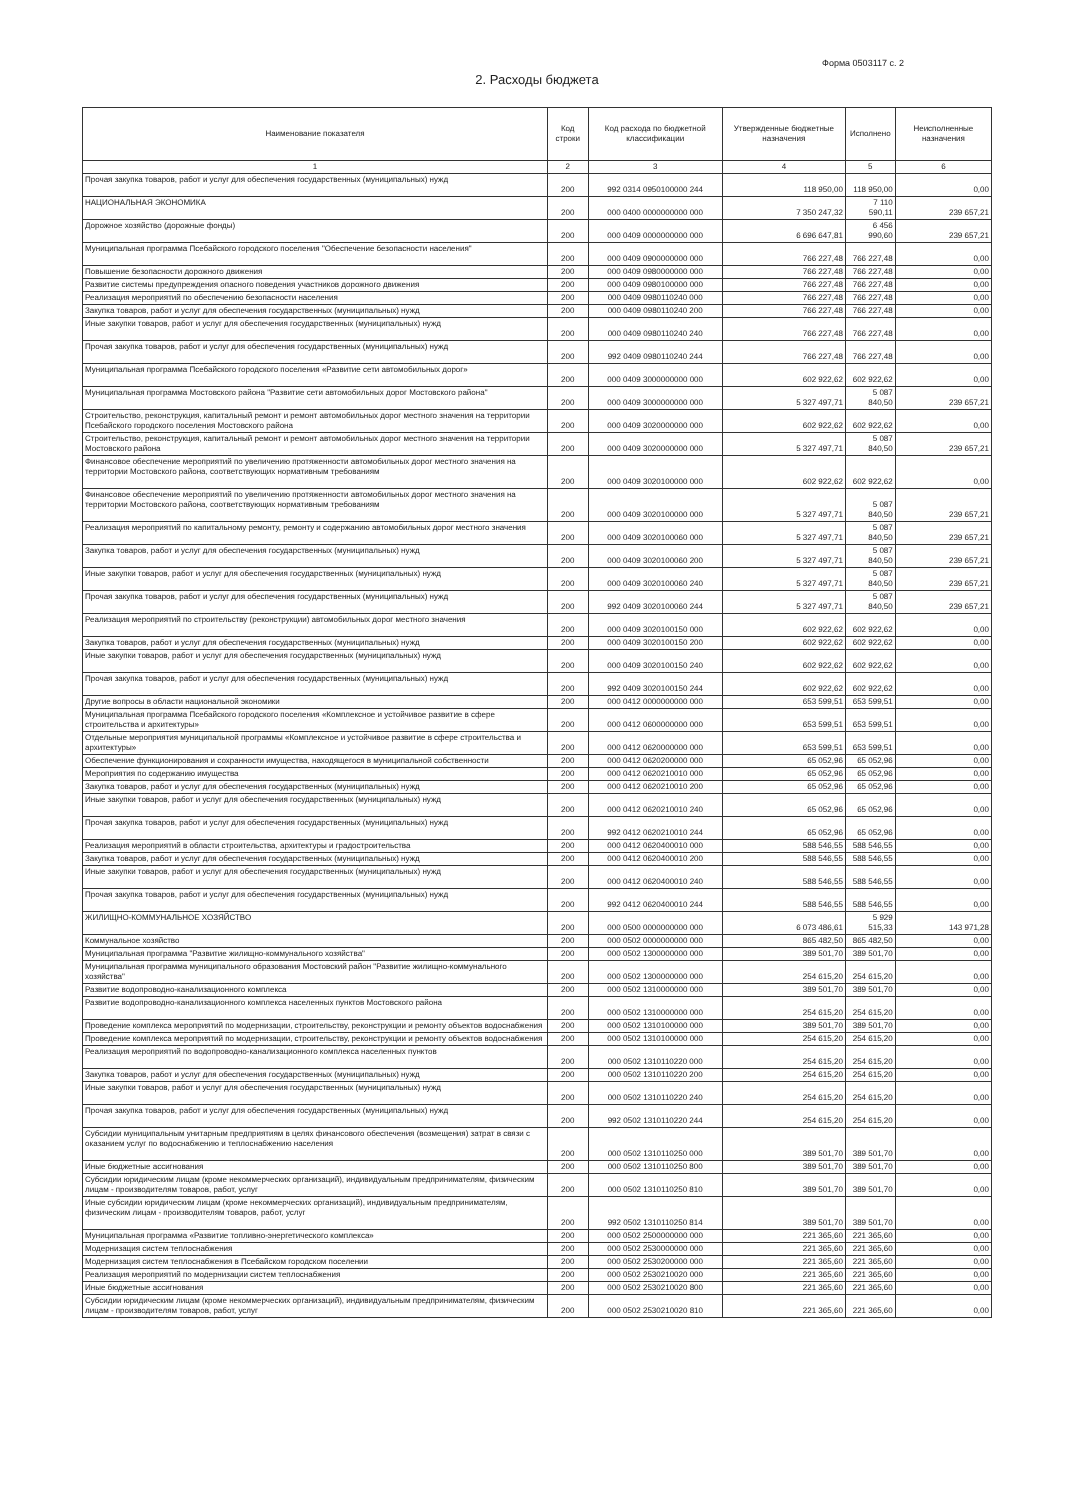Форма 0503117 с. 2
2. Расходы бюджета
| Наименование показателя | Код строки | Код расхода по бюджетной классификации | Утвержденные бюджетные назначения | Исполнено | Неисполненные назначения |
| --- | --- | --- | --- | --- | --- |
| 1 | 2 | 3 | 4 | 5 | 6 |
| Прочая закупка товаров, работ и услуг для обеспечения государственных (муниципальных) нужд | 200 | 992 0314 0950100000 244 | 118 950,00 | 118 950,00 | 0,00 |
| НАЦИОНАЛЬНАЯ ЭКОНОМИКА | 200 | 000 0400 0000000000 000 | 7 350 247,32 | 7 110 590,11 | 239 657,21 |
| Дорожное хозяйство (дорожные фонды) | 200 | 000 0409 0000000000 000 | 6 696 647,81 | 6 456 990,60 | 239 657,21 |
| Муниципальная программа Псебайского городского поселения "Обеспечение безопасности населения" | 200 | 000 0409 0900000000 000 | 766 227,48 | 766 227,48 | 0,00 |
| Повышение безопасности дорожного движения | 200 | 000 0409 0980000000 000 | 766 227,48 | 766 227,48 | 0,00 |
| Развитие системы предупреждения опасного поведения участников дорожного движения | 200 | 000 0409 0980100000 000 | 766 227,48 | 766 227,48 | 0,00 |
| Реализация мероприятий по обеспечению безопасности населения | 200 | 000 0409 0980110240 000 | 766 227,48 | 766 227,48 | 0,00 |
| Закупка товаров, работ и услуг для обеспечения государственных (муниципальных) нужд | 200 | 000 0409 0980110240 200 | 766 227,48 | 766 227,48 | 0,00 |
| Иные закупки товаров, работ и услуг для обеспечения государственных (муниципальных) нужд | 200 | 000 0409 0980110240 240 | 766 227,48 | 766 227,48 | 0,00 |
| Прочая закупка товаров, работ и услуг для обеспечения государственных (муниципальных) нужд | 200 | 992 0409 0980110240 244 | 766 227,48 | 766 227,48 | 0,00 |
| Муниципальная программа Псебайского городского поселения «Развитие сети автомобильных дорог» | 200 | 000 0409 3000000000 000 | 602 922,62 | 602 922,62 | 0,00 |
| Муниципальная программа Мостовского района "Развитие сети автомобильных дорог Мостовского района" | 200 | 000 0409 3000000000 000 | 5 327 497,71 | 5 087 840,50 | 239 657,21 |
| Строительство, реконструкция, капитальный ремонт и ремонт автомобильных дорог местного значения на территории Псебайского городского поселения Мостовского района | 200 | 000 0409 3020000000 000 | 602 922,62 | 602 922,62 | 0,00 |
| Строительство, реконструкция, капитальный ремонт и ремонт автомобильных дорог местного значения на территории Мостовского района | 200 | 000 0409 3020000000 000 | 5 327 497,71 | 5 087 840,50 | 239 657,21 |
| Финансовое обеспечение мероприятий по увеличению протяженности автомобильных дорог местного значения на территории Мостовского района, соответствующих нормативным требованиям | 200 | 000 0409 3020100000 000 | 602 922,62 | 602 922,62 | 0,00 |
| Финансовое обеспечение мероприятий по увеличению протяженности автомобильных дорог местного значения на территории Мостовского района, соответствующих нормативным требованиям | 200 | 000 0409 3020100000 000 | 5 327 497,71 | 5 087 840,50 | 239 657,21 |
| Реализация мероприятий по капитальному ремонту, ремонту и содержанию автомобильных дорог местного значения | 200 | 000 0409 3020100060 000 | 5 327 497,71 | 5 087 840,50 | 239 657,21 |
| Закупка товаров, работ и услуг для обеспечения государственных (муниципальных) нужд | 200 | 000 0409 3020100060 200 | 5 327 497,71 | 5 087 840,50 | 239 657,21 |
| Иные закупки товаров, работ и услуг для обеспечения государственных (муниципальных) нужд | 200 | 000 0409 3020100060 240 | 5 327 497,71 | 5 087 840,50 | 239 657,21 |
| Прочая закупка товаров, работ и услуг для обеспечения государственных (муниципальных) нужд | 200 | 992 0409 3020100060 244 | 5 327 497,71 | 5 087 840,50 | 239 657,21 |
| Реализация мероприятий по строительству (реконструкции) автомобильных дорог местного значения | 200 | 000 0409 3020100150 000 | 602 922,62 | 602 922,62 | 0,00 |
| Закупка товаров, работ и услуг для обеспечения государственных (муниципальных) нужд | 200 | 000 0409 3020100150 200 | 602 922,62 | 602 922,62 | 0,00 |
| Иные закупки товаров, работ и услуг для обеспечения государственных (муниципальных) нужд | 200 | 000 0409 3020100150 240 | 602 922,62 | 602 922,62 | 0,00 |
| Прочая закупка товаров, работ и услуг для обеспечения государственных (муниципальных) нужд | 200 | 992 0409 3020100150 244 | 602 922,62 | 602 922,62 | 0,00 |
| Другие вопросы в области национальной экономики | 200 | 000 0412 0000000000 000 | 653 599,51 | 653 599,51 | 0,00 |
| Муниципальная программа Псебайского городского поселения «Комплексное и устойчивое развитие в сфере строительства и архитектуры» | 200 | 000 0412 0600000000 000 | 653 599,51 | 653 599,51 | 0,00 |
| Отдельные мероприятия муниципальной программы «Комплексное и устойчивое развитие в сфере строительства и архитектуры» | 200 | 000 0412 0620000000 000 | 653 599,51 | 653 599,51 | 0,00 |
| Обеспечение функционирования и сохранности имущества, находящегося в муниципальной собственности | 200 | 000 0412 0620200000 000 | 65 052,96 | 65 052,96 | 0,00 |
| Мероприятия по содержанию имущества | 200 | 000 0412 0620210010 000 | 65 052,96 | 65 052,96 | 0,00 |
| Закупка товаров, работ и услуг для обеспечения государственных (муниципальных) нужд | 200 | 000 0412 0620210010 200 | 65 052,96 | 65 052,96 | 0,00 |
| Иные закупки товаров, работ и услуг для обеспечения государственных (муниципальных) нужд | 200 | 000 0412 0620210010 240 | 65 052,96 | 65 052,96 | 0,00 |
| Прочая закупка товаров, работ и услуг для обеспечения государственных (муниципальных) нужд | 200 | 992 0412 0620210010 244 | 65 052,96 | 65 052,96 | 0,00 |
| Реализация мероприятий в области строительства, архитектуры и градостроительства | 200 | 000 0412 0620400010 000 | 588 546,55 | 588 546,55 | 0,00 |
| Закупка товаров, работ и услуг для обеспечения государственных (муниципальных) нужд | 200 | 000 0412 0620400010 200 | 588 546,55 | 588 546,55 | 0,00 |
| Иные закупки товаров, работ и услуг для обеспечения государственных (муниципальных) нужд | 200 | 000 0412 0620400010 240 | 588 546,55 | 588 546,55 | 0,00 |
| Прочая закупка товаров, работ и услуг для обеспечения государственных (муниципальных) нужд | 200 | 992 0412 0620400010 244 | 588 546,55 | 588 546,55 | 0,00 |
| ЖИЛИЩНО-КОММУНАЛЬНОЕ ХОЗЯЙСТВО | 200 | 000 0500 0000000000 000 | 6 073 486,61 | 5 929 515,33 | 143 971,28 |
| Коммунальное хозяйство | 200 | 000 0502 0000000000 000 | 865 482,50 | 865 482,50 | 0,00 |
| Муниципальная программа "Развитие жилищно-коммунального хозяйства" | 200 | 000 0502 1300000000 000 | 389 501,70 | 389 501,70 | 0,00 |
| Муниципальная программа муниципального образования Мостовский район "Развитие жилищно-коммунального хозяйства" | 200 | 000 0502 1300000000 000 | 254 615,20 | 254 615,20 | 0,00 |
| Развитие водопроводно-канализационного комплекса | 200 | 000 0502 1310000000 000 | 389 501,70 | 389 501,70 | 0,00 |
| Развитие водопроводно-канализационного комплекса населенных пунктов Мостовского района | 200 | 000 0502 1310000000 000 | 254 615,20 | 254 615,20 | 0,00 |
| Проведение комплекса мероприятий по модернизации, строительству, реконструкции и ремонту объектов водоснабжения | 200 | 000 0502 1310100000 000 | 389 501,70 | 389 501,70 | 0,00 |
| Проведение комплекса мероприятий по модернизации, строительству, реконструкции и ремонту объектов водоснабжения | 200 | 000 0502 1310100000 000 | 254 615,20 | 254 615,20 | 0,00 |
| Реализация мероприятий по водопроводно-канализационного комплекса населенных пунктов | 200 | 000 0502 1310110220 000 | 254 615,20 | 254 615,20 | 0,00 |
| Закупка товаров, работ и услуг для обеспечения государственных (муниципальных) нужд | 200 | 000 0502 1310110220 200 | 254 615,20 | 254 615,20 | 0,00 |
| Иные закупки товаров, работ и услуг для обеспечения государственных (муниципальных) нужд | 200 | 000 0502 1310110220 240 | 254 615,20 | 254 615,20 | 0,00 |
| Прочая закупка товаров, работ и услуг для обеспечения государственных (муниципальных) нужд | 200 | 992 0502 1310110220 244 | 254 615,20 | 254 615,20 | 0,00 |
| Субсидии муниципальным унитарным предприятиям в целях финансового обеспечения (возмещения) затрат в связи с оказанием услуг по водоснабжению и теплоснабжению населения | 200 | 000 0502 1310110250 000 | 389 501,70 | 389 501,70 | 0,00 |
| Иные бюджетные ассигнования | 200 | 000 0502 1310110250 800 | 389 501,70 | 389 501,70 | 0,00 |
| Субсидии юридическим лицам (кроме некоммерческих организаций), индивидуальным предпринимателям, физическим лицам - производителям товаров, работ, услуг | 200 | 000 0502 1310110250 810 | 389 501,70 | 389 501,70 | 0,00 |
| Иные субсидии юридическим лицам (кроме некоммерческих организаций), индивидуальным предпринимателям, физическим лицам - производителям товаров, работ, услуг | 200 | 992 0502 1310110250 814 | 389 501,70 | 389 501,70 | 0,00 |
| Муниципальная программа «Развитие топливно-энергетического комплекса» | 200 | 000 0502 2500000000 000 | 221 365,60 | 221 365,60 | 0,00 |
| Модернизация систем теплоснабжения | 200 | 000 0502 2530000000 000 | 221 365,60 | 221 365,60 | 0,00 |
| Модернизация систем теплоснабжения в Псебайском городском поселении | 200 | 000 0502 2530200000 000 | 221 365,60 | 221 365,60 | 0,00 |
| Реализация мероприятий по модернизации систем теплоснабжения | 200 | 000 0502 2530210020 000 | 221 365,60 | 221 365,60 | 0,00 |
| Иные бюджетные ассигнования | 200 | 000 0502 2530210020 800 | 221 365,60 | 221 365,60 | 0,00 |
| Субсидии юридическим лицам (кроме некоммерческих организаций), индивидуальным предпринимателям, физическим лицам - производителям товаров, работ, услуг | 200 | 000 0502 2530210020 810 | 221 365,60 | 221 365,60 | 0,00 |